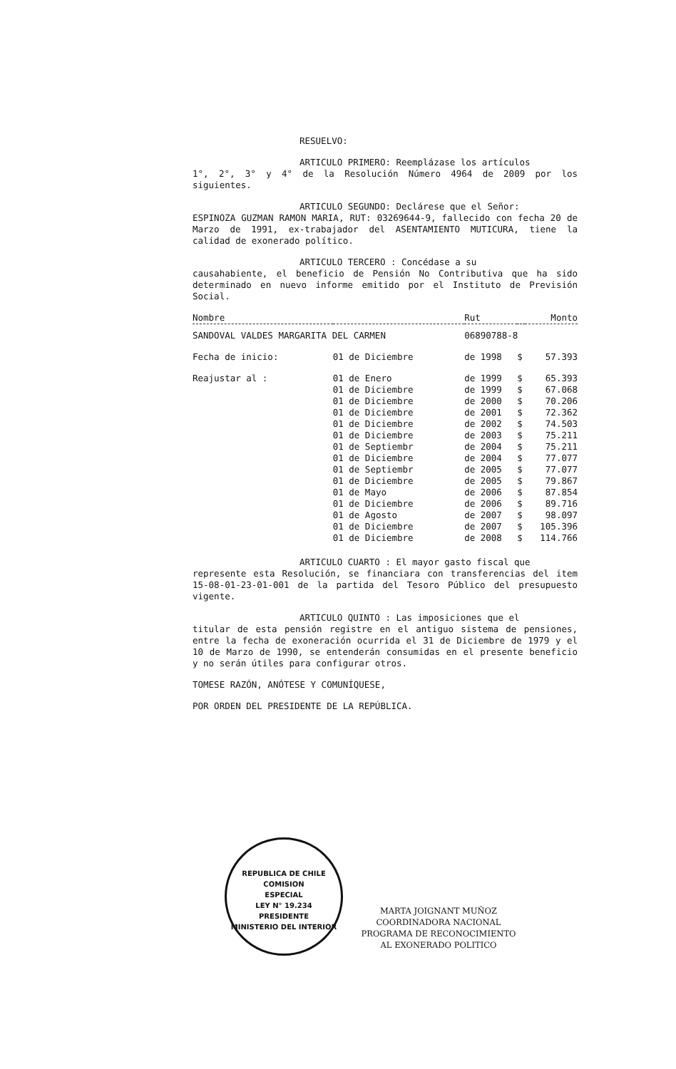RESUELVO:
ARTICULO PRIMERO: Reemplázase los artículos
1°, 2°, 3° y 4° de la Resolución Número 4964 de 2009 por los siguientes.
ARTICULO SEGUNDO: Declárese que el Señor:
ESPINOZA GUZMAN RAMON MARIA, RUT: 03269644-9, fallecido con fecha 20 de Marzo de 1991, ex-trabajador del ASENTAMIENTO MUTICURA, tiene la calidad de exonerado político.
ARTICULO TERCERO : Concédase a su
causahabiente, el beneficio de Pensión No Contributiva que ha sido determinado en nuevo informe emitido por el Instituto de Previsión Social.
| Nombre | | Rut | | Monto |
| --- | --- | --- | --- | --- |
| SANDOVAL VALDES MARGARITA DEL CARMEN | | 06890788-8 | | |
| Fecha de inicio: | 01 de Diciembre | de 1998 | $ | 57.393 |
| Reajustar al : | 01 de Enero | de 1999 | $ | 65.393 |
| | 01 de Diciembre | de 1999 | $ | 67.068 |
| | 01 de Diciembre | de 2000 | $ | 70.206 |
| | 01 de Diciembre | de 2001 | $ | 72.362 |
| | 01 de Diciembre | de 2002 | $ | 74.503 |
| | 01 de Diciembre | de 2003 | $ | 75.211 |
| | 01 de Septiembr | de 2004 | $ | 75.211 |
| | 01 de Diciembre | de 2004 | $ | 77.077 |
| | 01 de Septiembr | de 2005 | $ | 77.077 |
| | 01 de Diciembre | de 2005 | $ | 79.867 |
| | 01 de Mayo | de 2006 | $ | 87.854 |
| | 01 de Diciembre | de 2006 | $ | 89.716 |
| | 01 de Agosto | de 2007 | $ | 98.097 |
| | 01 de Diciembre | de 2007 | $ | 105.396 |
| | 01 de Diciembre | de 2008 | $ | 114.766 |
ARTICULO CUARTO : El mayor gasto fiscal que
represente esta Resolución, se financiara con transferencias del item 15-08-01-23-01-001 de la partida del Tesoro Público del presupuesto vigente.
ARTICULO QUINTO : Las imposiciones que el
titular de esta pensión registre en el antiguo sistema de pensiones, entre la fecha de exoneración ocurrida el 31 de Diciembre de 1979 y el 10 de Marzo de 1990, se entenderán consumidas en el presente beneficio y no serán útiles para configurar otros.
TOMESE RAZÓN, ANÓTESE Y COMUNÍQUESE,
POR ORDEN DEL PRESIDENTE DE LA REPÚBLICA.
REPUBLICA DE CHILE
COMISION
ESPECIAL
LEY N° 19.234
PRESIDENTE
MINISTERIO DEL INTERIOR
MARTA JOIGNANT MUÑOZ
COORDINADORA NACIONAL
PROGRAMA DE RECONOCIMIENTO
AL EXONERADO POLITICO